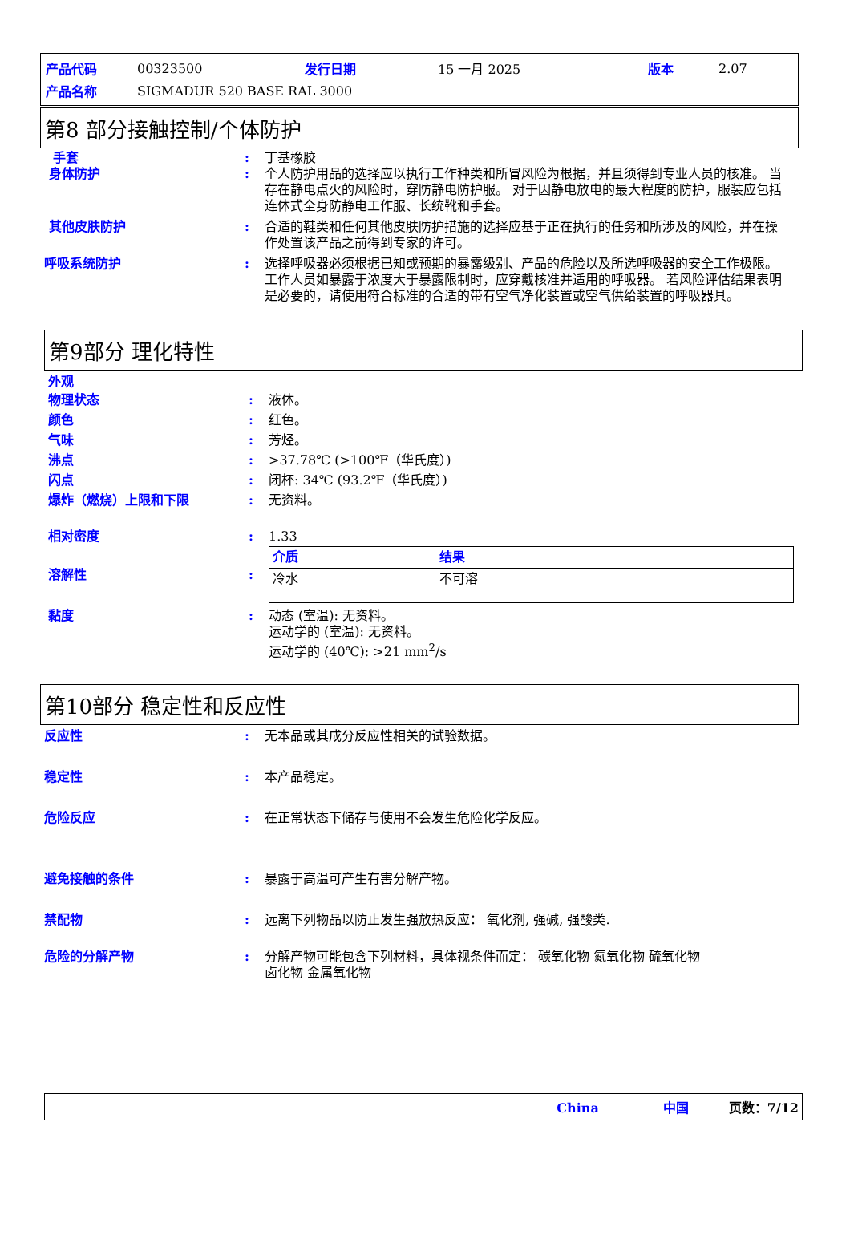| 产品代码 | 00323500 | 发行日期 | 15 一月 2025 | 版本 | 2.07 |
| 产品名称 | SIGMADUR 520 BASE RAL 3000 | | | | |
第8 部分接触控制/个体防护
手套 : 丁基橡胶
身体防护 : 个人防护用品的选择应以执行工作种类和所冒风险为根据，并且须得到专业人员的核准。 当存在静电点火的风险时，穿防静电防护服。 对于因静电放电的最大程度的防护，服装应包括连体式全身防静电工作服、长统靴和手套。
其他皮肤防护 : 合适的鞋类和任何其他皮肤防护措施的选择应基于正在执行的任务和所涉及的风险，并在操作处置该产品之前得到专家的许可。
呼吸系统防护 : 选择呼吸器必须根据已知或预期的暴露级别、产品的危险以及所选呼吸器的安全工作极限。 工作人员如暴露于浓度大于暴露限制时，应穿戴核准并适用的呼吸器。 若风险评估结果表明是必要的，请使用符合标准的合适的带有空气净化装置或空气供给装置的呼吸器具。
第9部分 理化特性
外观
物理状态 : 液体。
颜色 : 红色。
气味 : 芳烃。
沸点 : >37.78℃ (>100℉（华氏度）)
闪点 : 闭杯: 34℃ (93.2℉（华氏度）)
爆炸（燃烧）上限和下限 : 无资料。
相对密度 : 1.33
溶解性 :
| 介质 | 结果 |
| --- | --- |
| 冷水 | 不可溶 |
黏度 : 动态 (室温): 无资料。
运动学的 (室温): 无资料。
运动学的 (40℃): >21 mm<sup>2</sup>/s
第10部分 稳定性和反应性
反应性 : 无本品或其成分反应性相关的试验数据。
稳定性 : 本产品稳定。
危险反应 : 在正常状态下储存与使用不会发生危险化学反应。
避免接触的条件 : 暴露于高温可产生有害分解产物。
禁配物 : 远离下列物品以防止发生强放热反应： 氧化剂, 强碱, 强酸类.
危险的分解产物 : 分解产物可能包含下列材料，具体视条件而定： 碳氧化物 氮氧化物 硫氧化物
卤化物 金属氧化物
China 中国 页数：7/12